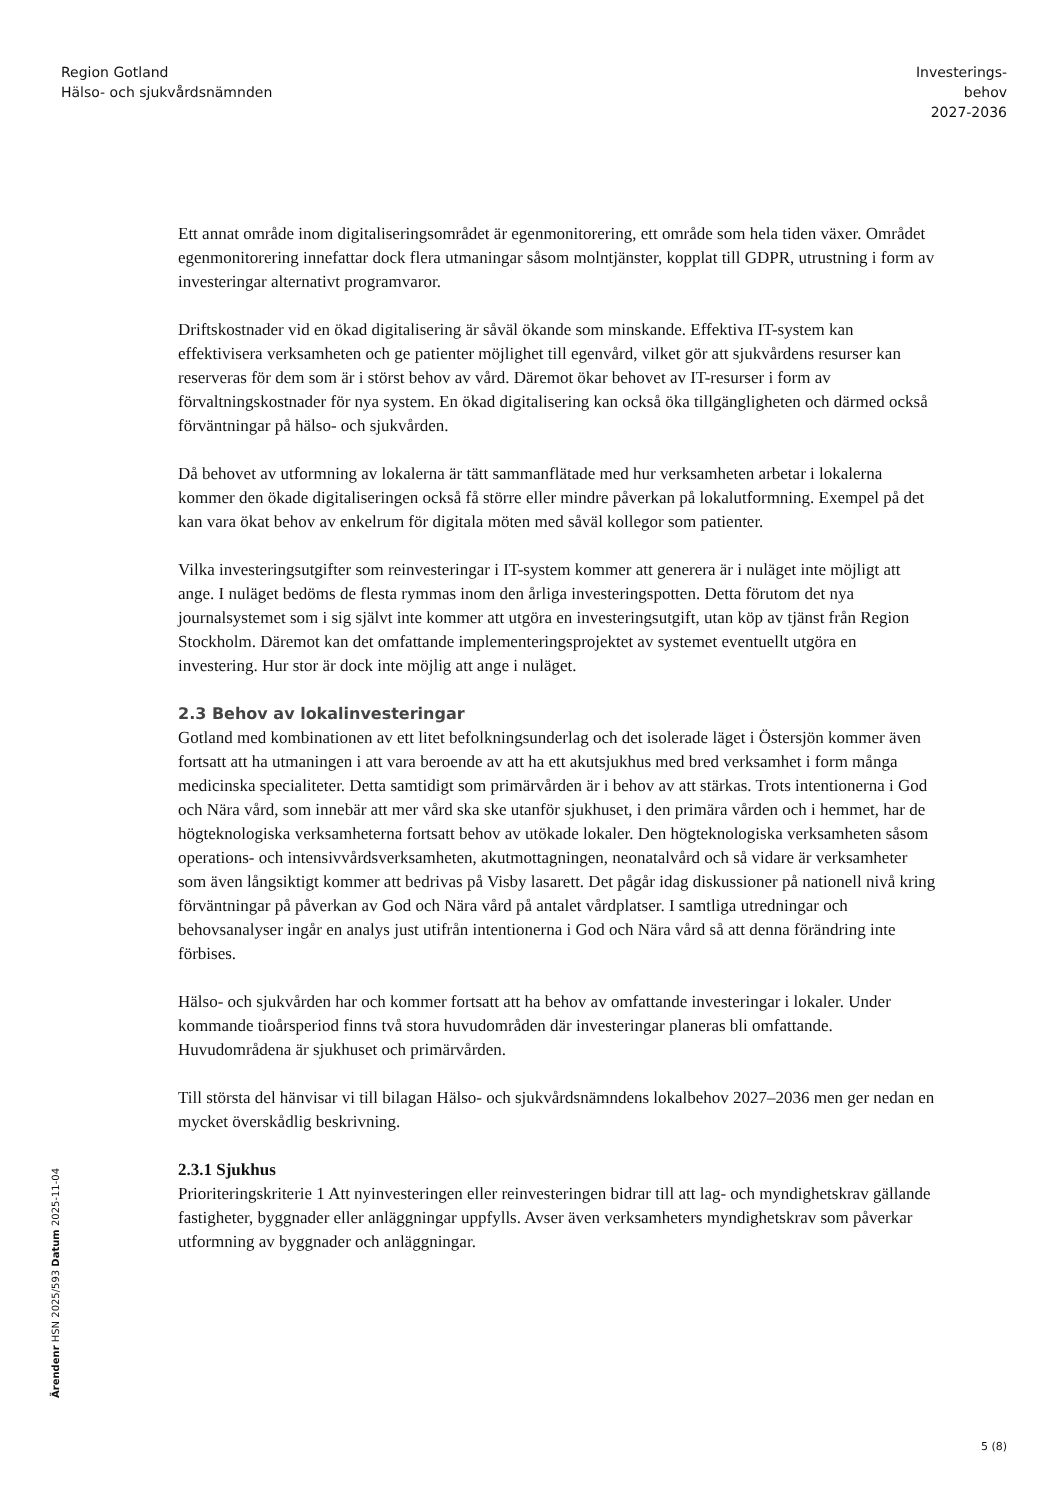Region Gotland
Hälso- och sjukvårdsnämnden
Investerings-
behov
2027-2036
Ett annat område inom digitaliseringsområdet är egenmonitorering, ett område som hela tiden växer. Området egenmonitorering innefattar dock flera utmaningar såsom molntjänster, kopplat till GDPR, utrustning i form av investeringar alternativt programvaror.
Driftskostnader vid en ökad digitalisering är såväl ökande som minskande. Effektiva IT-system kan effektivisera verksamheten och ge patienter möjlighet till egenvård, vilket gör att sjukvårdens resurser kan reserveras för dem som är i störst behov av vård. Däremot ökar behovet av IT-resurser i form av förvaltningskostnader för nya system. En ökad digitalisering kan också öka tillgängligheten och därmed också förväntningar på hälso- och sjukvården.
Då behovet av utformning av lokalerna är tätt sammanflätade med hur verksamheten arbetar i lokalerna kommer den ökade digitaliseringen också få större eller mindre påverkan på lokalutformning. Exempel på det kan vara ökat behov av enkelrum för digitala möten med såväl kollegor som patienter.
Vilka investeringsutgifter som reinvesteringar i IT-system kommer att generera är i nuläget inte möjligt att ange. I nuläget bedöms de flesta rymmas inom den årliga investeringspotten. Detta förutom det nya journalsystemet som i sig självt inte kommer att utgöra en investeringsutgift, utan köp av tjänst från Region Stockholm. Däremot kan det omfattande implementeringsprojektet av systemet eventuellt utgöra en investering. Hur stor är dock inte möjlig att ange i nuläget.
2.3 Behov av lokalinvesteringar
Gotland med kombinationen av ett litet befolkningsunderlag och det isolerade läget i Östersjön kommer även fortsatt att ha utmaningen i att vara beroende av att ha ett akutsjukhus med bred verksamhet i form många medicinska specialiteter. Detta samtidigt som primärvården är i behov av att stärkas. Trots intentionerna i God och Nära vård, som innebär att mer vård ska ske utanför sjukhuset, i den primära vården och i hemmet, har de högteknologiska verksamheterna fortsatt behov av utökade lokaler. Den högteknologiska verksamheten såsom operations- och intensivvårdsverksamheten, akutmottagningen, neonatalvård och så vidare är verksamheter som även långsiktigt kommer att bedrivas på Visby lasarett. Det pågår idag diskussioner på nationell nivå kring förväntningar på påverkan av God och Nära vård på antalet vårdplatser. I samtliga utredningar och behovsanalyser ingår en analys just utifrån intentionerna i God och Nära vård så att denna förändring inte förbises.
Hälso- och sjukvården har och kommer fortsatt att ha behov av omfattande investeringar i lokaler. Under kommande tioårsperiod finns två stora huvudområden där investeringar planeras bli omfattande. Huvudområdena är sjukhuset och primärvården.
Till största del hänvisar vi till bilagan Hälso- och sjukvårdsnämndens lokalbehov 2027–2036 men ger nedan en mycket överskådlig beskrivning.
2.3.1 Sjukhus
Prioriteringskriterie 1 Att nyinvesteringen eller reinvesteringen bidrar till att lag- och myndighetskrav gällande fastigheter, byggnader eller anläggningar uppfylls. Avser även verksamheters myndighetskrav som påverkar utformning av byggnader och anläggningar.
Ärendenr HSN 2025/593 Datum 2025-11-04
5 (8)